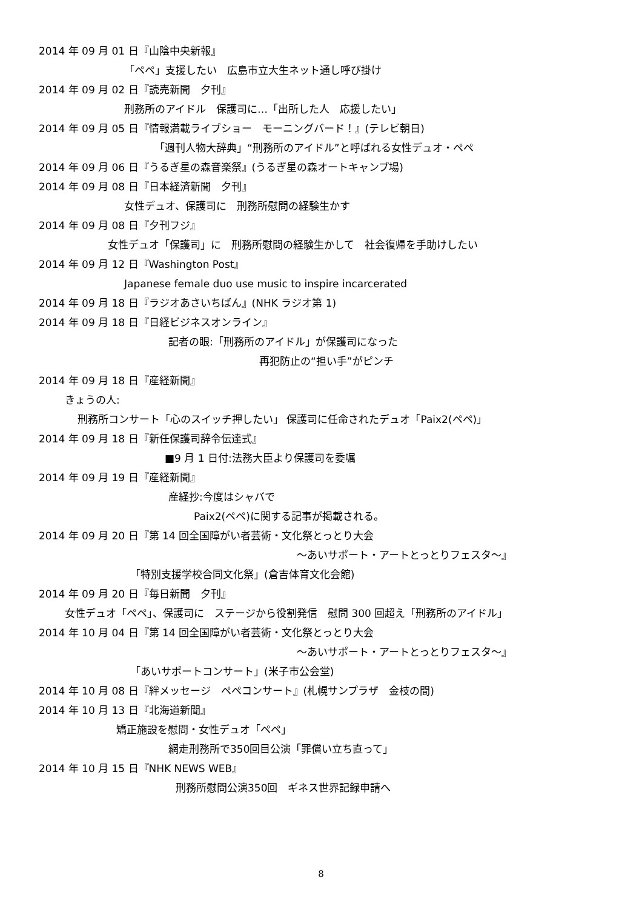2014 年 09 月 01 日『山陰中央新報』
「ペペ」支援したい　広島市立大生ネット通し呼び掛け
2014 年 09 月 02 日『読売新聞　夕刊』
刑務所のアイドル　保護司に…「出所した人　応援したい」
2014 年 09 月 05 日『情報満載ライブショー　モーニングバード！』(テレビ朝日)
「週刊人物大辞典」“刑務所のアイドル”と呼ばれる女性デュオ・ペペ
2014 年 09 月 06 日『うるぎ星の森音楽祭』(うるぎ星の森オートキャンプ場)
2014 年 09 月 08 日『日本経済新聞　夕刊』
女性デュオ、保護司に　刑務所慰問の経験生かす
2014 年 09 月 08 日『夕刊フジ』
女性デュオ「保護司」に　刑務所慰問の経験生かして　社会復帰を手助けしたい
2014 年 09 月 12 日『Washington Post』
Japanese female duo use music to inspire incarcerated
2014 年 09 月 18 日『ラジオあさいちばん』(NHK ラジオ第 1)
2014 年 09 月 18 日『日経ビジネスオンライン』
記者の眼:「刑務所のアイドル」が保護司になった
再犯防止の“担い手”がピンチ
2014 年 09 月 18 日『産経新聞』
きょうの人:
刑務所コンサート「心のスイッチ押したい」 保護司に任命されたデュオ「Paix2(ペペ)」
2014 年 09 月 18 日『新任保護司辞令伝達式』
■9 月 1 日付:法務大臣より保護司を委嘱
2014 年 09 月 19 日『産経新聞』
産経抄:今度はシャバで
Paix2(ペペ)に関する記事が掲載される。
2014 年 09 月 20 日『第 14 回全国障がい者芸術・文化祭とっとり大会
～あいサポート・アートとっとりフェスタ～』
「特別支援学校合同文化祭」(倉吉体育文化会館)
2014 年 09 月 20 日『毎日新聞　夕刊』
女性デュオ「ペペ」、保護司に　ステージから役割発信　慰問 300 回超え「刑務所のアイドル」
2014 年 10 月 04 日『第 14 回全国障がい者芸術・文化祭とっとり大会
～あいサポート・アートとっとりフェスタ～』
「あいサポートコンサート」(米子市公会堂)
2014 年 10 月 08 日『絆メッセージ　ペペコンサート』(札幌サンプラザ　金枝の間)
2014 年 10 月 13 日『北海道新聞』
矯正施設を慰問・女性デュオ「ペペ」
網走刑務所で350回目公演「罪償い立ち直って」
2014 年 10 月 15 日『NHK NEWS WEB』
刑務所慰問公演350回　ギネス世界記録申請へ
8